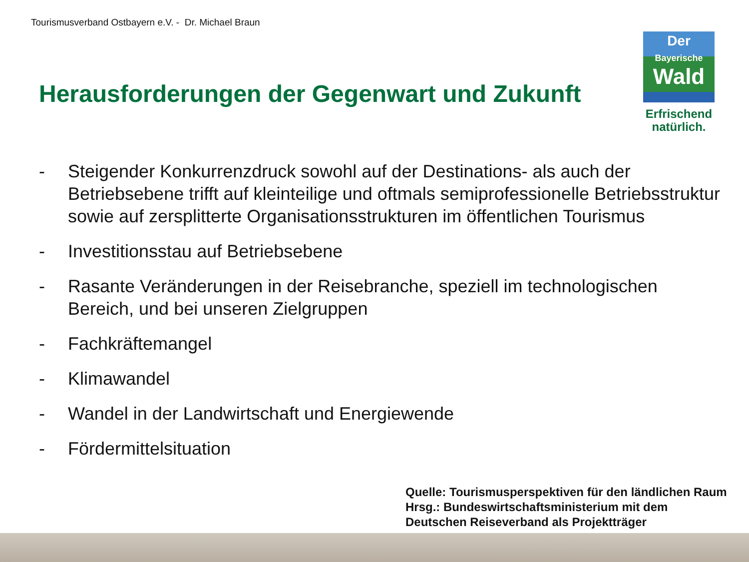Tourismusverband Ostbayern e.V. - Dr. Michael Braun
Der
Bayerische
Wald
Erfrischend
natürlich.
Herausforderungen der Gegenwart und Zukunft
- Steigender Konkurrenzdruck sowohl auf der Destinations- als auch der Betriebsebene trifft auf kleinteilige und oftmals semiprofessionelle Betriebsstruktur sowie auf zersplitterte Organisationsstrukturen im öffentlichen Tourismus
- Investitionsstau auf Betriebsebene
- Rasante Veränderungen in der Reisebranche, speziell im technologischen Bereich, und bei unseren Zielgruppen
- Fachkräftemangel
- Klimawandel
- Wandel in der Landwirtschaft und Energiewende
- Fördermittelsituation
Quelle: Tourismusperspektiven für den ländlichen Raum
Hrsg.: Bundeswirtschaftsministerium mit dem
Deutschen Reiseverband als Projektträger